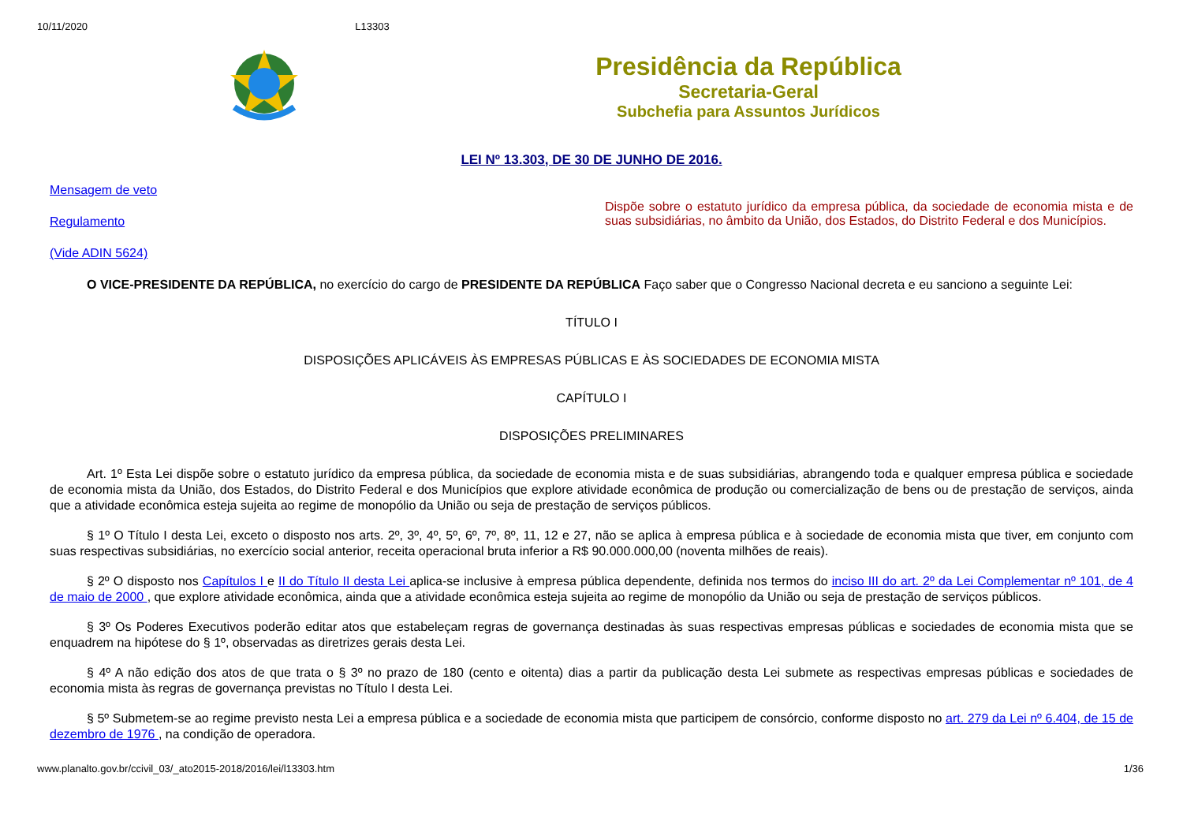10/11/2020 L13303
Presidência da República
Secretaria-Geral
Subchefia para Assuntos Jurídicos
LEI Nº 13.303, DE 30 DE JUNHO DE 2016.
Mensagem de veto
Regulamento
(Vide ADIN 5624)
Dispõe sobre o estatuto jurídico da empresa pública, da sociedade de economia mista e de suas subsidiárias, no âmbito da União, dos Estados, do Distrito Federal e dos Municípios.
O VICE-PRESIDENTE DA REPÚBLICA, no exercício do cargo de PRESIDENTE DA REPÚBLICA Faço saber que o Congresso Nacional decreta e eu sanciono a seguinte Lei:
TÍTULO I
DISPOSIÇÕES APLICÁVEIS ÀS EMPRESAS PÚBLICAS E ÀS SOCIEDADES DE ECONOMIA MISTA
CAPÍTULO I
DISPOSIÇÕES PRELIMINARES
Art. 1º Esta Lei dispõe sobre o estatuto jurídico da empresa pública, da sociedade de economia mista e de suas subsidiárias, abrangendo toda e qualquer empresa pública e sociedade de economia mista da União, dos Estados, do Distrito Federal e dos Municípios que explore atividade econômica de produção ou comercialização de bens ou de prestação de serviços, ainda que a atividade econômica esteja sujeita ao regime de monopólio da União ou seja de prestação de serviços públicos.
§ 1º O Título I desta Lei, exceto o disposto nos arts. 2º, 3º, 4º, 5º, 6º, 7º, 8º, 11, 12 e 27, não se aplica à empresa pública e à sociedade de economia mista que tiver, em conjunto com suas respectivas subsidiárias, no exercício social anterior, receita operacional bruta inferior a R$ 90.000.000,00 (noventa milhões de reais).
§ 2º O disposto nos Capítulos I e II do Título II desta Lei aplica-se inclusive à empresa pública dependente, definida nos termos do inciso III do art. 2º da Lei Complementar nº 101, de 4 de maio de 2000 , que explore atividade econômica, ainda que a atividade econômica esteja sujeita ao regime de monopólio da União ou seja de prestação de serviços públicos.
§ 3º Os Poderes Executivos poderão editar atos que estabeleçam regras de governança destinadas às suas respectivas empresas públicas e sociedades de economia mista que se enquadrem na hipótese do § 1º, observadas as diretrizes gerais desta Lei.
§ 4º A não edição dos atos de que trata o § 3º no prazo de 180 (cento e oitenta) dias a partir da publicação desta Lei submete as respectivas empresas públicas e sociedades de economia mista às regras de governança previstas no Título I desta Lei.
§ 5º Submetem-se ao regime previsto nesta Lei a empresa pública e a sociedade de economia mista que participem de consórcio, conforme disposto no art. 279 da Lei nº 6.404, de 15 de dezembro de 1976 , na condição de operadora.
www.planalto.gov.br/ccivil_03/_ato2015-2018/2016/lei/l13303.htm 1/36